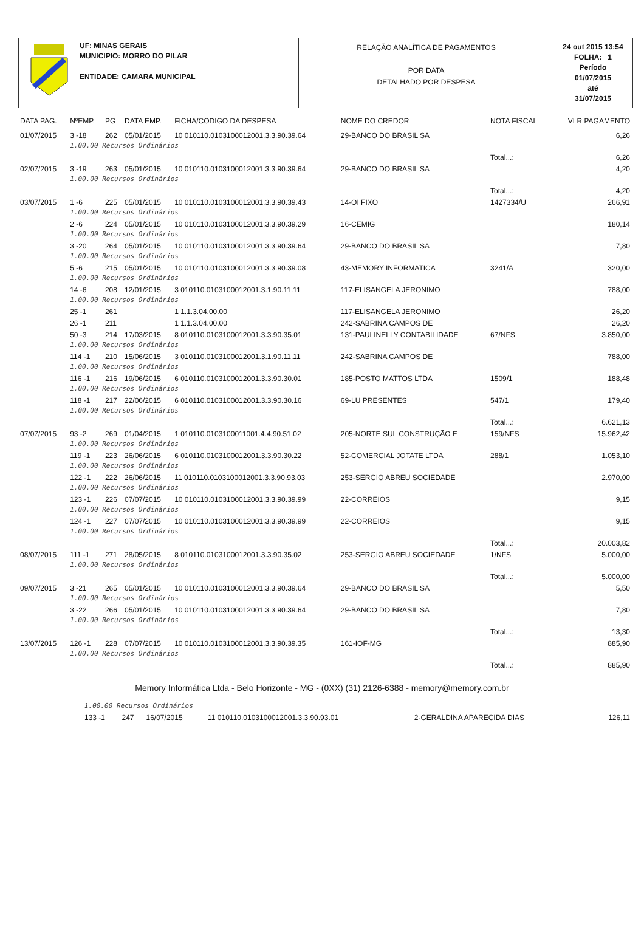UF: MINAS GERAIS
MUNICIPIO: MORRO DO PILAR
ENTIDADE: CAMARA MUNICIPAL
RELAÇÃO ANALÍTICA DE PAGAMENTOS
POR DATA
DETALHADO POR DESPESA
24 out 2015 13:54
FOLHA: 1
Período
01/07/2015
até
31/07/2015
| DATA PAG. | NºEMP. | PG | DATA EMP. | FICHA/CODIGO DA DESPESA | NOME DO CREDOR | NOTA FISCAL | VLR PAGAMENTO |
| --- | --- | --- | --- | --- | --- | --- | --- |
| 01/07/2015 | 3 -18 | 262 | 05/01/2015 | 10 010110.0103100012001.3.3.90.39.64 | 29-BANCO DO BRASIL SA | | 6,26 |
| | 1.00.00 Recursos Ordinários | | | | | | |
| | | | | | | Total...: | 6,26 |
| 02/07/2015 | 3 -19 | 263 | 05/01/2015 | 10 010110.0103100012001.3.3.90.39.64 | 29-BANCO DO BRASIL SA | | 4,20 |
| | 1.00.00 Recursos Ordinários | | | | | | |
| | | | | | | Total...: | 4,20 |
| 03/07/2015 | 1 -6 | 225 | 05/01/2015 | 10 010110.0103100012001.3.3.90.39.43 | 14-OI FIXO | 1427334/U | 266,91 |
| | 1.00.00 Recursos Ordinários | | | | | | |
| | 2 -6 | 224 | 05/01/2015 | 10 010110.0103100012001.3.3.90.39.29 | 16-CEMIG | | 180,14 |
| | 1.00.00 Recursos Ordinários | | | | | | |
| | 3 -20 | 264 | 05/01/2015 | 10 010110.0103100012001.3.3.90.39.64 | 29-BANCO DO BRASIL SA | | 7,80 |
| | 1.00.00 Recursos Ordinários | | | | | | |
| | 5 -6 | 215 | 05/01/2015 | 10 010110.0103100012001.3.3.90.39.08 | 43-MEMORY INFORMATICA | 3241/A | 320,00 |
| | 1.00.00 Recursos Ordinários | | | | | | |
| | 14 -6 | 208 | 12/01/2015 | 3 010110.0103100012001.3.1.90.11.11 | 117-ELISANGELA JERONIMO | | 788,00 |
| | 1.00.00 Recursos Ordinários | | | | | | |
| | 25 -1 | 261 | | 1 1.1.3.04.00.00 | 117-ELISANGELA JERONIMO | | 26,20 |
| | 26 -1 | 211 | | 1 1.1.3.04.00.00 | 242-SABRINA CAMPOS DE | | 26,20 |
| | 50 -3 | 214 | 17/03/2015 | 8 010110.0103100012001.3.3.90.35.01 | 131-PAULINELLY CONTABILIDADE | 67/NFS | 3.850,00 |
| | 1.00.00 Recursos Ordinários | | | | | | |
| | 114 -1 | 210 | 15/06/2015 | 3 010110.0103100012001.3.1.90.11.11 | 242-SABRINA CAMPOS DE | | 788,00 |
| | 1.00.00 Recursos Ordinários | | | | | | |
| | 116 -1 | 216 | 19/06/2015 | 6 010110.0103100012001.3.3.90.30.01 | 185-POSTO MATTOS LTDA | 1509/1 | 188,48 |
| | 1.00.00 Recursos Ordinários | | | | | | |
| | 118 -1 | 217 | 22/06/2015 | 6 010110.0103100012001.3.3.90.30.16 | 69-LU PRESENTES | 547/1 | 179,40 |
| | 1.00.00 Recursos Ordinários | | | | | | |
| | | | | | | Total...: | 6.621,13 |
| 07/07/2015 | 93 -2 | 269 | 01/04/2015 | 1 010110.0103100011001.4.4.90.51.02 | 205-NORTE SUL CONSTRUÇÃO E | 159/NFS | 15.962,42 |
| | 1.00.00 Recursos Ordinários | | | | | | |
| | 119 -1 | 223 | 26/06/2015 | 6 010110.0103100012001.3.3.90.30.22 | 52-COMERCIAL JOTATE LTDA | 288/1 | 1.053,10 |
| | 1.00.00 Recursos Ordinários | | | | | | |
| | 122 -1 | 222 | 26/06/2015 | 11 010110.0103100012001.3.3.90.93.03 | 253-SERGIO ABREU SOCIEDADE | | 2.970,00 |
| | 1.00.00 Recursos Ordinários | | | | | | |
| | 123 -1 | 226 | 07/07/2015 | 10 010110.0103100012001.3.3.90.39.99 | 22-CORREIOS | | 9,15 |
| | 1.00.00 Recursos Ordinários | | | | | | |
| | 124 -1 | 227 | 07/07/2015 | 10 010110.0103100012001.3.3.90.39.99 | 22-CORREIOS | | 9,15 |
| | 1.00.00 Recursos Ordinários | | | | | | |
| | | | | | | Total...: | 20.003,82 |
| 08/07/2015 | 111 -1 | 271 | 28/05/2015 | 8 010110.0103100012001.3.3.90.35.02 | 253-SERGIO ABREU SOCIEDADE | 1/NFS | 5.000,00 |
| | 1.00.00 Recursos Ordinários | | | | | | |
| | | | | | | Total...: | 5.000,00 |
| 09/07/2015 | 3 -21 | 265 | 05/01/2015 | 10 010110.0103100012001.3.3.90.39.64 | 29-BANCO DO BRASIL SA | | 5,50 |
| | 1.00.00 Recursos Ordinários | | | | | | |
| | 3 -22 | 266 | 05/01/2015 | 10 010110.0103100012001.3.3.90.39.64 | 29-BANCO DO BRASIL SA | | 7,80 |
| | 1.00.00 Recursos Ordinários | | | | | | |
| | | | | | | Total...: | 13,30 |
| 13/07/2015 | 126 -1 | 228 | 07/07/2015 | 10 010110.0103100012001.3.3.90.39.35 | 161-IOF-MG | | 885,90 |
| | 1.00.00 Recursos Ordinários | | | | | | |
| | | | | | | Total...: | 885,90 |
Memory Informática Ltda - Belo Horizonte - MG - (0XX) (31) 2126-6388 - memory@memory.com.br
| | 1.00.00 Recursos Ordinários | | | | | | |
| | 133 -1 | 247 | 16/07/2015 | 11 010110.0103100012001.3.3.90.93.01 | 2-GERALDINA APARECIDA DIAS | | 126,11 |